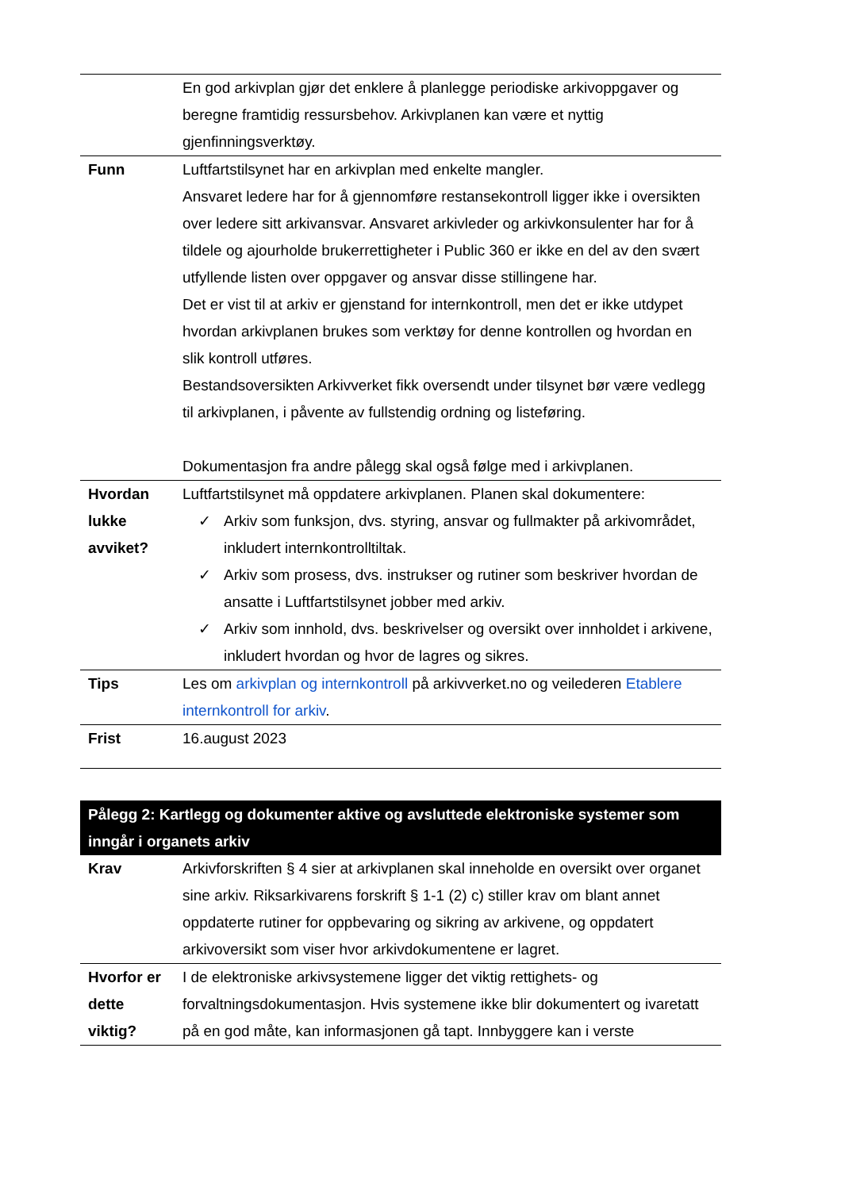| | En god arkivplan gjør det enklere å planlegge periodiske arkivoppgaver og beregne framtidig ressursbehov. Arkivplanen kan være et nyttig gjenfinningsverktøy. |
| Funn | Luftfartstilsynet har en arkivplan med enkelte mangler. Ansvaret ledere har for å gjennomføre restansekontroll ligger ikke i oversikten over ledere sitt arkivansvar. Ansvaret arkivleder og arkivkonsulenter har for å tildele og ajourholde brukerrettigheter i Public 360 er ikke en del av den svært utfyllende listen over oppgaver og ansvar disse stillingene har. Det er vist til at arkiv er gjenstand for internkontroll, men det er ikke utdypet hvordan arkivplanen brukes som verktøy for denne kontrollen og hvordan en slik kontroll utføres. Bestandsoversikten Arkivverket fikk oversendt under tilsynet bør være vedlegg til arkivplanen, i påvente av fullstendig ordning og listeføring. Dokumentasjon fra andre pålegg skal også følge med i arkivplanen. |
| Hvordan lukke avviket? | Luftfartstilsynet må oppdatere arkivplanen. Planen skal dokumentere: ✓ Arkiv som funksjon, dvs. styring, ansvar og fullmakter på arkivområdet, inkludert internkontrolltiltak. ✓ Arkiv som prosess, dvs. instrukser og rutiner som beskriver hvordan de ansatte i Luftfartstilsynet jobber med arkiv. ✓ Arkiv som innhold, dvs. beskrivelser og oversikt over innholdet i arkivene, inkludert hvordan og hvor de lagres og sikres. |
| Tips | Les om arkivplan og internkontroll på arkivverket.no og veilederen Etablere internkontroll for arkiv . |
| Frist | 16.august 2023 |
| Pålegg 2: Kartlegg og dokumenter aktive og avsluttede elektroniske systemer som inngår i organets arkiv | |
| Krav | Arkivforskriften § 4 sier at arkivplanen skal inneholde en oversikt over organet sine arkiv. Riksarkivarens forskrift § 1-1 (2) c) stiller krav om blant annet oppdaterte rutiner for oppbevaring og sikring av arkivene, og oppdatert arkivoversikt som viser hvor arkivdokumentene er lagret. |
| Hvorfor er dette viktig? | I de elektroniske arkivsystemene ligger det viktig rettighets- og forvaltningsdokumentasjon. Hvis systemene ikke blir dokumentert og ivaretatt på en god måte, kan informasjonen gå tapt. Innbyggere kan i verste |